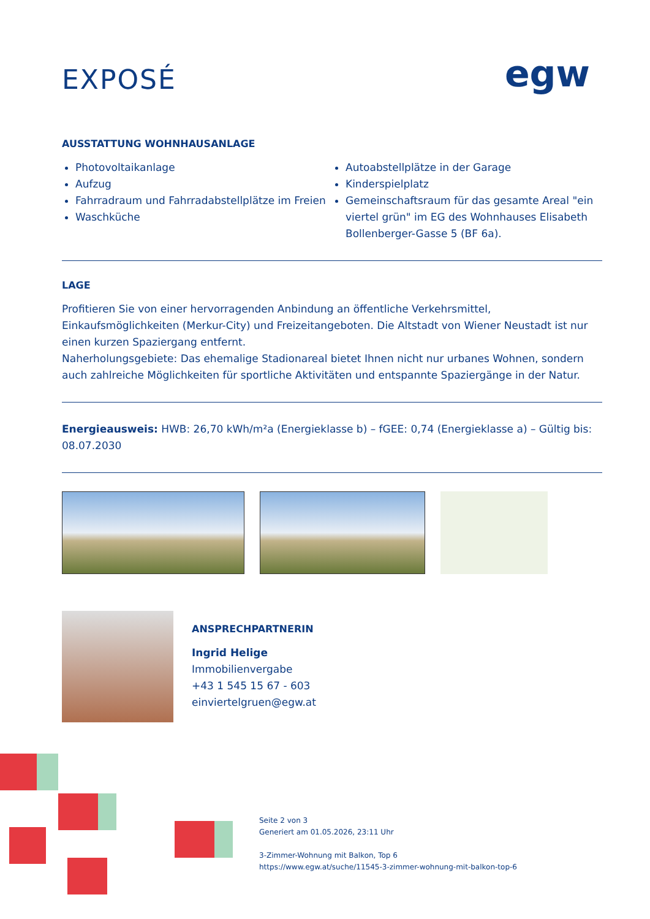EXPOSÉ
egw
AUSSTATTUNG WOHNHAUSANLAGE
Photovoltaikanlage
Aufzug
Fahrradraum und Fahrradabstellplätze im Freien
Waschküche
Autoabstellplätze in der Garage
Kinderspielplatz
Gemeinschaftsraum für das gesamte Areal "ein viertel grün" im EG des Wohnhauses Elisabeth Bollenberger-Gasse 5 (BF 6a).
LAGE
Profitieren Sie von einer hervorragenden Anbindung an öffentliche Verkehrsmittel, Einkaufsmöglichkeiten (Merkur-City) und Freizeitangeboten. Die Altstadt von Wiener Neustadt ist nur einen kurzen Spaziergang entfernt.
Naherholungsgebiete: Das ehemalige Stadionareal bietet Ihnen nicht nur urbanes Wohnen, sondern auch zahlreiche Möglichkeiten für sportliche Aktivitäten und entspannte Spaziergänge in der Natur.
Energieausweis: HWB: 26,70 kWh/m²a (Energieklasse b) – fGEE: 0,74 (Energieklasse a) – Gültig bis: 08.07.2030
ANSPRECHPARTNERIN
Ingrid Helige
Immobilienvergabe
+43 1 545 15 67 - 603
einviertelgruen@egw.at
Seite 2 von 3
Generiert am 01.05.2026, 23:11 Uhr
3-Zimmer-Wohnung mit Balkon, Top 6
https://www.egw.at/suche/11545-3-zimmer-wohnung-mit-balkon-top-6